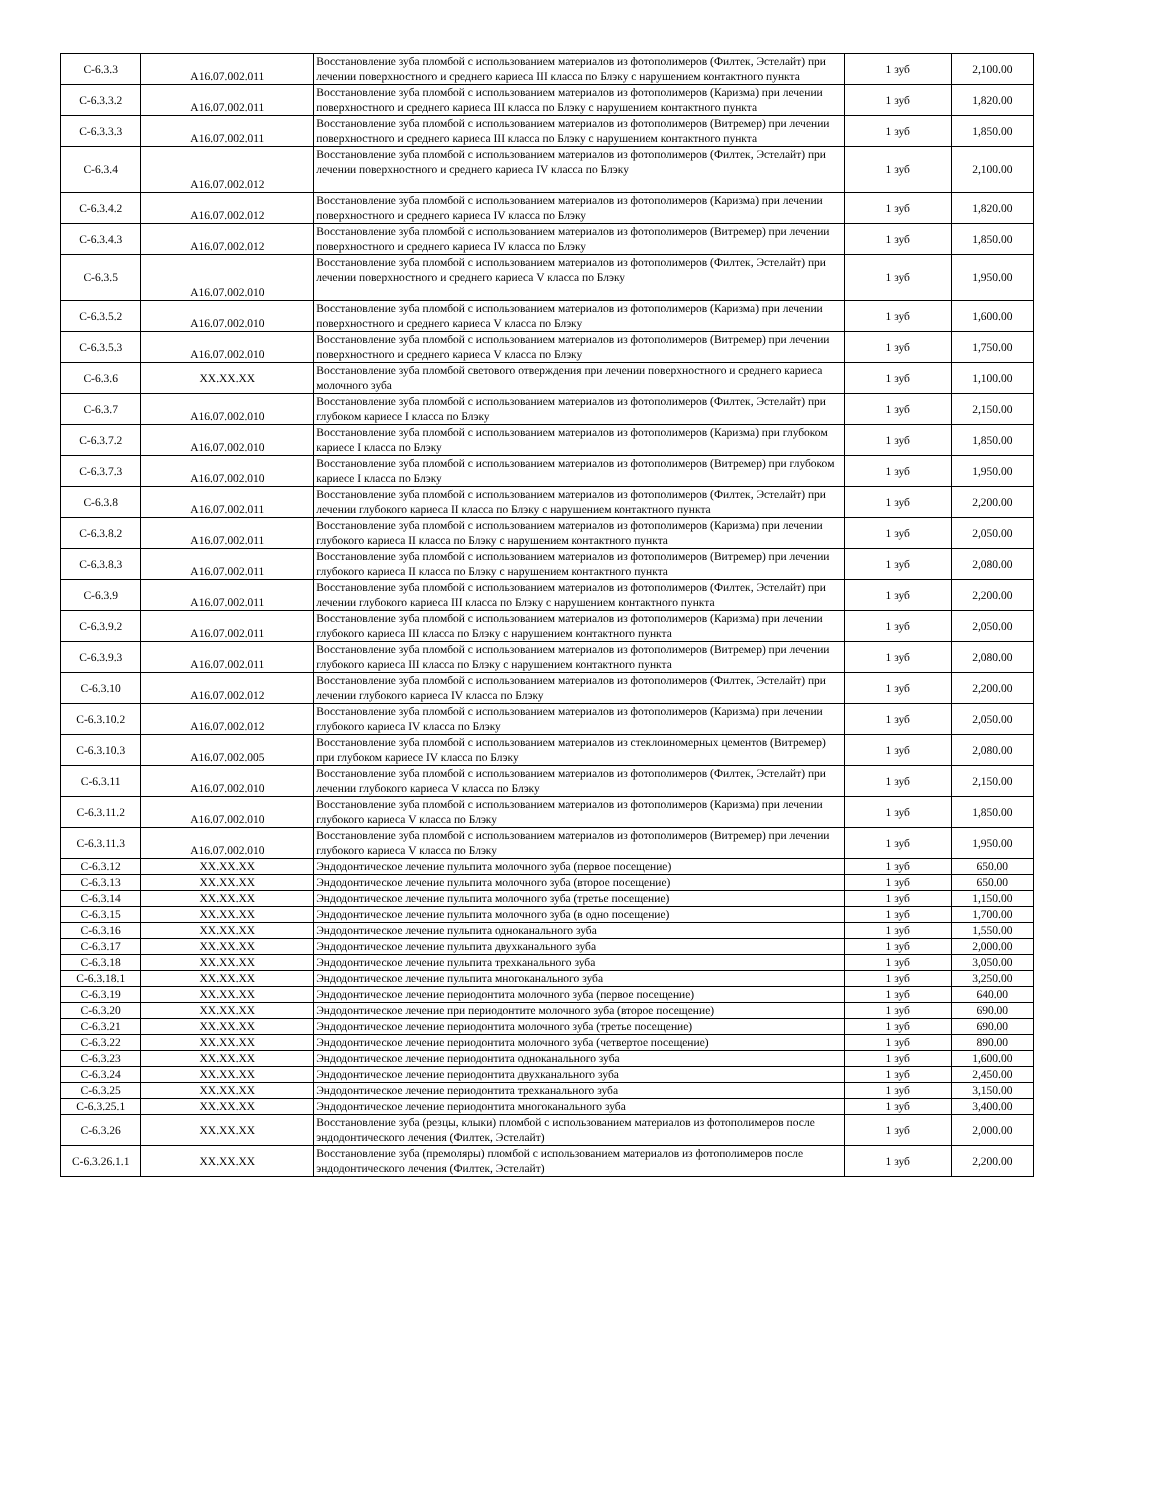| С-6.3.3 | A16.07.002.011 | Восстановление зуба пломбой с использованием материалов из фотополимеров (Филтек, Эстелайт) при лечении поверхностного и среднего кариеса III класса по Блэку с нарушением контактного пункта | 1 зуб | 2,100.00 |
| С-6.3.3.2 | A16.07.002.011 | Восстановление зуба пломбой с использованием материалов из фотополимеров (Каризма) при лечении поверхностного и среднего кариеса III класса по Блэку с нарушением контактного пункта | 1 зуб | 1,820.00 |
| С-6.3.3.3 | A16.07.002.011 | Восстановление зуба пломбой с использованием материалов из фотополимеров (Витремер) при лечении поверхностного и среднего кариеса III класса по Блэку с нарушением контактного пункта | 1 зуб | 1,850.00 |
| С-6.3.4 | A16.07.002.012 | Восстановление зуба пломбой с использованием материалов из фотополимеров (Филтек, Эстелайт) при лечении поверхностного и среднего кариеса IV класса по Блэку | 1 зуб | 2,100.00 |
| С-6.3.4.2 | A16.07.002.012 | Восстановление зуба пломбой с использованием материалов из фотополимеров (Каризма) при лечении поверхностного и среднего кариеса IV класса по Блэку | 1 зуб | 1,820.00 |
| С-6.3.4.3 | A16.07.002.012 | Восстановление зуба пломбой с использованием материалов из фотополимеров (Витремер) при лечении поверхностного и среднего кариеса IV класса по Блэку | 1 зуб | 1,850.00 |
| С-6.3.5 | A16.07.002.010 | Восстановление зуба пломбой с использованием материалов из фотополимеров (Филтек, Эстелайт) при лечении поверхностного и среднего кариеса V класса по Блэку | 1 зуб | 1,950.00 |
| С-6.3.5.2 | A16.07.002.010 | Восстановление зуба пломбой с использованием материалов из фотополимеров (Каризма) при лечении поверхностного и среднего кариеса V класса по Блэку | 1 зуб | 1,600.00 |
| С-6.3.5.3 | A16.07.002.010 | Восстановление зуба пломбой с использованием материалов из фотополимеров (Витремер) при лечении поверхностного и среднего кариеса V класса по Блэку | 1 зуб | 1,750.00 |
| С-6.3.6 | XX.XX.XX | Восстановление зуба пломбой светового отверждения при лечении поверхностного и среднего кариеса молочного зуба | 1 зуб | 1,100.00 |
| С-6.3.7 | A16.07.002.010 | Восстановление зуба пломбой с использованием материалов из фотополимеров (Филтек, Эстелайт) при глубоком кариесе I класса по Блэку | 1 зуб | 2,150.00 |
| С-6.3.7.2 | A16.07.002.010 | Восстановление зуба пломбой с использованием материалов из фотополимеров (Каризма) при глубоком кариесе I класса по Блэку | 1 зуб | 1,850.00 |
| С-6.3.7.3 | A16.07.002.010 | Восстановление зуба пломбой с использованием материалов из фотополимеров (Витремер) при глубоком кариесе I класса по Блэку | 1 зуб | 1,950.00 |
| С-6.3.8 | A16.07.002.011 | Восстановление зуба пломбой с использованием материалов из фотополимеров (Филтек, Эстелайт) при лечении глубокого кариеса II класса по Блэку с нарушением контактного пункта | 1 зуб | 2,200.00 |
| С-6.3.8.2 | A16.07.002.011 | Восстановление зуба пломбой с использованием материалов из фотополимеров (Каризма) при лечении глубокого кариеса II класса по Блэку с нарушением контактного пункта | 1 зуб | 2,050.00 |
| С-6.3.8.3 | A16.07.002.011 | Восстановление зуба пломбой с использованием материалов из фотополимеров (Витремер) при лечении глубокого кариеса II класса по Блэку с нарушением контактного пункта | 1 зуб | 2,080.00 |
| С-6.3.9 | A16.07.002.011 | Восстановление зуба пломбой с использованием материалов из фотополимеров (Филтек, Эстелайт) при лечении глубокого кариеса III класса по Блэку с нарушением контактного пункта | 1 зуб | 2,200.00 |
| С-6.3.9.2 | A16.07.002.011 | Восстановление зуба пломбой с использованием материалов из фотополимеров (Каризма) при лечении глубокого кариеса III класса по Блэку с нарушением контактного пункта | 1 зуб | 2,050.00 |
| С-6.3.9.3 | A16.07.002.011 | Восстановление зуба пломбой с использованием материалов из фотополимеров (Витремер) при лечении глубокого кариеса III класса по Блэку с нарушением контактного пункта | 1 зуб | 2,080.00 |
| С-6.3.10 | A16.07.002.012 | Восстановление зуба пломбой с использованием материалов из фотополимеров (Филтек, Эстелайт) при лечении глубокого кариеса IV класса по Блэку | 1 зуб | 2,200.00 |
| С-6.3.10.2 | A16.07.002.012 | Восстановление зуба пломбой с использованием материалов из фотополимеров (Каризма) при лечении глубокого кариеса IV класса по Блэку | 1 зуб | 2,050.00 |
| С-6.3.10.3 | A16.07.002.005 | Восстановление зуба пломбой с использованием материалов из стеклоиномерных цементов (Витремер) при глубоком кариесе IV класса по Блэку | 1 зуб | 2,080.00 |
| С-6.3.11 | A16.07.002.010 | Восстановление зуба пломбой с использованием материалов из фотополимеров (Филтек, Эстелайт) при лечении глубокого кариеса V класса по Блэку | 1 зуб | 2,150.00 |
| С-6.3.11.2 | A16.07.002.010 | Восстановление зуба пломбой с использованием материалов из фотополимеров (Каризма) при лечении глубокого кариеса V класса по Блэку | 1 зуб | 1,850.00 |
| С-6.3.11.3 | A16.07.002.010 | Восстановление зуба пломбой с использованием материалов из фотополимеров (Витремер) при лечении глубокого кариеса V класса по Блэку | 1 зуб | 1,950.00 |
| С-6.3.12 | XX.XX.XX | Эндодонтическое лечение пульпита молочного зуба (первое посещение) | 1 зуб | 650.00 |
| С-6.3.13 | XX.XX.XX | Эндодонтическое лечение пульпита молочного зуба (второе посещение) | 1 зуб | 650.00 |
| С-6.3.14 | XX.XX.XX | Эндодонтическое лечение пульпита молочного зуба (третье посещение) | 1 зуб | 1,150.00 |
| С-6.3.15 | XX.XX.XX | Эндодонтическое лечение пульпита молочного зуба (в одно посещение) | 1 зуб | 1,700.00 |
| С-6.3.16 | XX.XX.XX | Эндодонтическое лечение пульпита одноканального зуба | 1 зуб | 1,550.00 |
| С-6.3.17 | XX.XX.XX | Эндодонтическое лечение пульпита двухканального зуба | 1 зуб | 2,000.00 |
| С-6.3.18 | XX.XX.XX | Эндодонтическое лечение пульпита трехканального зуба | 1 зуб | 3,050.00 |
| С-6.3.18.1 | XX.XX.XX | Эндодонтическое лечение пульпита многоканального зуба | 1 зуб | 3,250.00 |
| С-6.3.19 | XX.XX.XX | Эндодонтическое лечение периодонтита молочного зуба (первое посещение) | 1 зуб | 640.00 |
| С-6.3.20 | XX.XX.XX | Эндодонтическое лечение при периодонтите молочного зуба (второе посещение) | 1 зуб | 690.00 |
| С-6.3.21 | XX.XX.XX | Эндодонтическое лечение периодонтита молочного зуба (третье посещение) | 1 зуб | 690.00 |
| С-6.3.22 | XX.XX.XX | Эндодонтическое лечение периодонтита молочного зуба (четвертое посещение) | 1 зуб | 890.00 |
| С-6.3.23 | XX.XX.XX | Эндодонтическое лечение периодонтита одноканального зуба | 1 зуб | 1,600.00 |
| С-6.3.24 | XX.XX.XX | Эндодонтическое лечение периодонтита двухканального зуба | 1 зуб | 2,450.00 |
| С-6.3.25 | XX.XX.XX | Эндодонтическое лечение периодонтита трехканального зуба | 1 зуб | 3,150.00 |
| С-6.3.25.1 | XX.XX.XX | Эндодонтическое лечение периодонтита многоканального зуба | 1 зуб | 3,400.00 |
| С-6.3.26 | XX.XX.XX | Восстановление зуба (резцы, клыки) пломбой с использованием материалов из фотополимеров после эндодонтического лечения (Филтек, Эстелайт) | 1 зуб | 2,000.00 |
| С-6.3.26.1.1 | XX.XX.XX | Восстановление зуба (премоляры) пломбой с использованием материалов из фотополимеров после эндодонтического лечения (Филтек, Эстелайт) | 1 зуб | 2,200.00 |